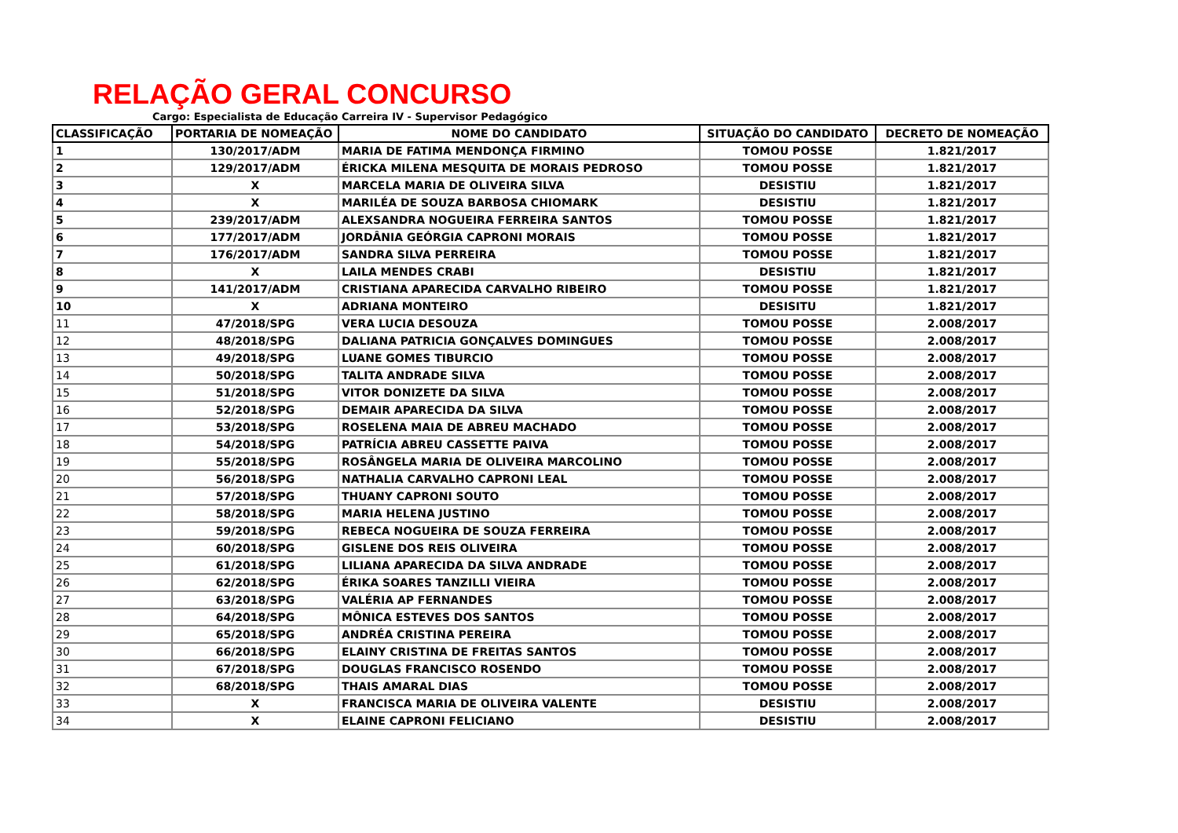RELAÇÃO GERAL CONCURSO
Cargo: Especialista de Educação Carreira IV - Supervisor Pedagógico
| CLASSIFICAÇÃO | PORTARIA DE NOMEAÇÃO | NOME DO CANDIDATO | SITUAÇÃO DO CANDIDATO | DECRETO DE NOMEAÇÃO |
| --- | --- | --- | --- | --- |
| 1 | 130/2017/ADM | MARIA DE FATIMA MENDONÇA FIRMINO | TOMOU POSSE | 1.821/2017 |
| 2 | 129/2017/ADM | ÉRICKA MILENA MESQUITA DE MORAIS PEDROSO | TOMOU POSSE | 1.821/2017 |
| 3 | X | MARCELA MARIA DE OLIVEIRA SILVA | DESISTIU | 1.821/2017 |
| 4 | X | MARILÉA DE SOUZA BARBOSA CHIOMARK | DESISTIU | 1.821/2017 |
| 5 | 239/2017/ADM | ALEXSANDRA NOGUEIRA FERREIRA SANTOS | TOMOU POSSE | 1.821/2017 |
| 6 | 177/2017/ADM | JORDÂNIA GEÓRGIA CAPRONI MORAIS | TOMOU POSSE | 1.821/2017 |
| 7 | 176/2017/ADM | SANDRA SILVA PERREIRA | TOMOU POSSE | 1.821/2017 |
| 8 | X | LAILA MENDES CRABI | DESISTIU | 1.821/2017 |
| 9 | 141/2017/ADM | CRISTIANA APARECIDA CARVALHO RIBEIRO | TOMOU POSSE | 1.821/2017 |
| 10 | X | ADRIANA MONTEIRO | DESISITU | 1.821/2017 |
| 11 | 47/2018/SPG | VERA LUCIA DESOUZA | TOMOU POSSE | 2.008/2017 |
| 12 | 48/2018/SPG | DALIANA PATRICIA GONÇALVES DOMINGUES | TOMOU POSSE | 2.008/2017 |
| 13 | 49/2018/SPG | LUANE GOMES TIBURCIO | TOMOU POSSE | 2.008/2017 |
| 14 | 50/2018/SPG | TALITA ANDRADE SILVA | TOMOU POSSE | 2.008/2017 |
| 15 | 51/2018/SPG | VITOR DONIZETE DA SILVA | TOMOU POSSE | 2.008/2017 |
| 16 | 52/2018/SPG | DEMAIR APARECIDA DA SILVA | TOMOU POSSE | 2.008/2017 |
| 17 | 53/2018/SPG | ROSELENA MAIA DE ABREU MACHADO | TOMOU POSSE | 2.008/2017 |
| 18 | 54/2018/SPG | PATRÍCIA ABREU CASSETTE PAIVA | TOMOU POSSE | 2.008/2017 |
| 19 | 55/2018/SPG | ROSÂNGELA MARIA DE OLIVEIRA MARCOLINO | TOMOU POSSE | 2.008/2017 |
| 20 | 56/2018/SPG | NATHALIA CARVALHO CAPRONI LEAL | TOMOU POSSE | 2.008/2017 |
| 21 | 57/2018/SPG | THUANY CAPRONI SOUTO | TOMOU POSSE | 2.008/2017 |
| 22 | 58/2018/SPG | MARIA HELENA JUSTINO | TOMOU POSSE | 2.008/2017 |
| 23 | 59/2018/SPG | REBECA NOGUEIRA DE SOUZA FERREIRA | TOMOU POSSE | 2.008/2017 |
| 24 | 60/2018/SPG | GISLENE DOS REIS OLIVEIRA | TOMOU POSSE | 2.008/2017 |
| 25 | 61/2018/SPG | LILIANA APARECIDA DA SILVA ANDRADE | TOMOU POSSE | 2.008/2017 |
| 26 | 62/2018/SPG | ÉRIKA SOARES TANZILLI VIEIRA | TOMOU POSSE | 2.008/2017 |
| 27 | 63/2018/SPG | VALÉRIA AP FERNANDES | TOMOU POSSE | 2.008/2017 |
| 28 | 64/2018/SPG | MÔNICA ESTEVES DOS SANTOS | TOMOU POSSE | 2.008/2017 |
| 29 | 65/2018/SPG | ANDRÉA CRISTINA PEREIRA | TOMOU POSSE | 2.008/2017 |
| 30 | 66/2018/SPG | ELAINY CRISTINA DE FREITAS SANTOS | TOMOU POSSE | 2.008/2017 |
| 31 | 67/2018/SPG | DOUGLAS FRANCISCO ROSENDO | TOMOU POSSE | 2.008/2017 |
| 32 | 68/2018/SPG | THAIS AMARAL DIAS | TOMOU POSSE | 2.008/2017 |
| 33 | X | FRANCISCA MARIA DE OLIVEIRA VALENTE | DESISTIU | 2.008/2017 |
| 34 | X | ELAINE CAPRONI FELICIANO | DESISTIU | 2.008/2017 |